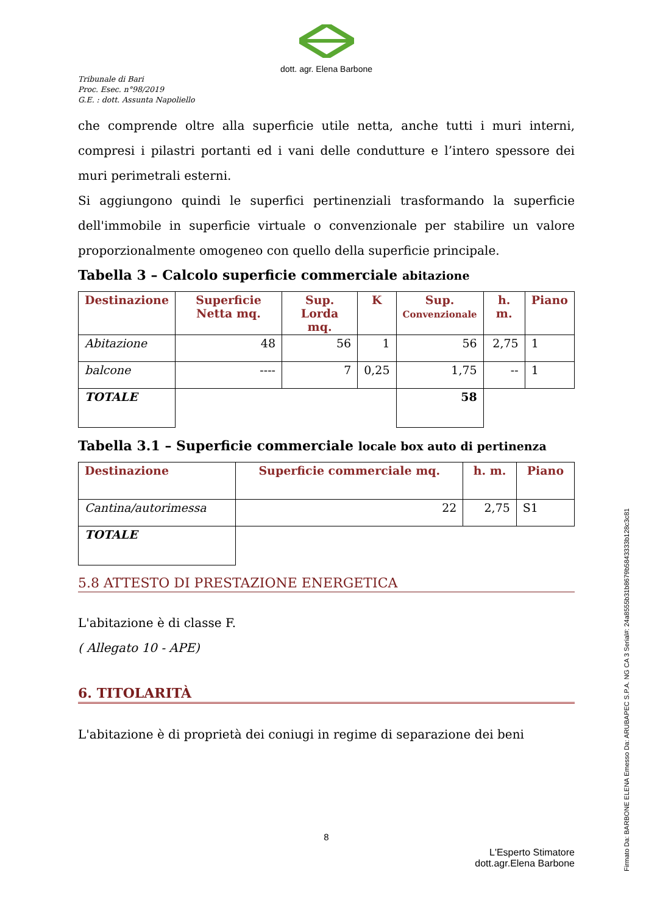dott. agr. Elena Barbone
Tribunale di Bari
Proc. Esec. n°98/2019
G.E. : dott. Assunta Napoliello
che comprende oltre alla superficie utile netta, anche tutti i muri interni, compresi i pilastri portanti ed i vani delle condutture e l’intero spessore dei muri perimetrali esterni.
Si aggiungono quindi le superfici pertinenziali trasformando la superficie dell'immobile in superficie virtuale o convenzionale per stabilire un valore proporzionalmente omogeneo con quello della superficie principale.
Tabella 3 – Calcolo superficie commerciale abitazione
| Destinazione | Superficie Netta mq. | Sup. Lorda mq. | K | Sup. Convenzionale | h. m. | Piano |
| --- | --- | --- | --- | --- | --- | --- |
| Abitazione | 48 | 56 | 1 | 56 | 2,75 | 1 |
| balcone | ---- | 7 | 0,25 | 1,75 | -- | 1 |
| TOTALE | | | | 58 | | |
Tabella 3.1 – Superficie commerciale locale box auto di pertinenza
| Destinazione | Superficie commerciale mq. | h. m. | Piano |
| --- | --- | --- | --- |
| Cantina/autorimessa | 22 | 2,75 | S1 |
| TOTALE | | | |
5.8 ATTESTO DI PRESTAZIONE ENERGETICA
L'abitazione è di classe F.
( Allegato 10 - APE)
6. TITOLARITÀ
L'abitazione è di proprietà dei coniugi in regime di separazione dei beni
8
L'Esperto Stimatore
dott.agr.Elena Barbone
Firmato Da: BARBONE ELENA Emesso Da: ARUBAPEC S.P.A. NG CA 3 Serial#: 24a8555b31b8679b5843333b128c3c81